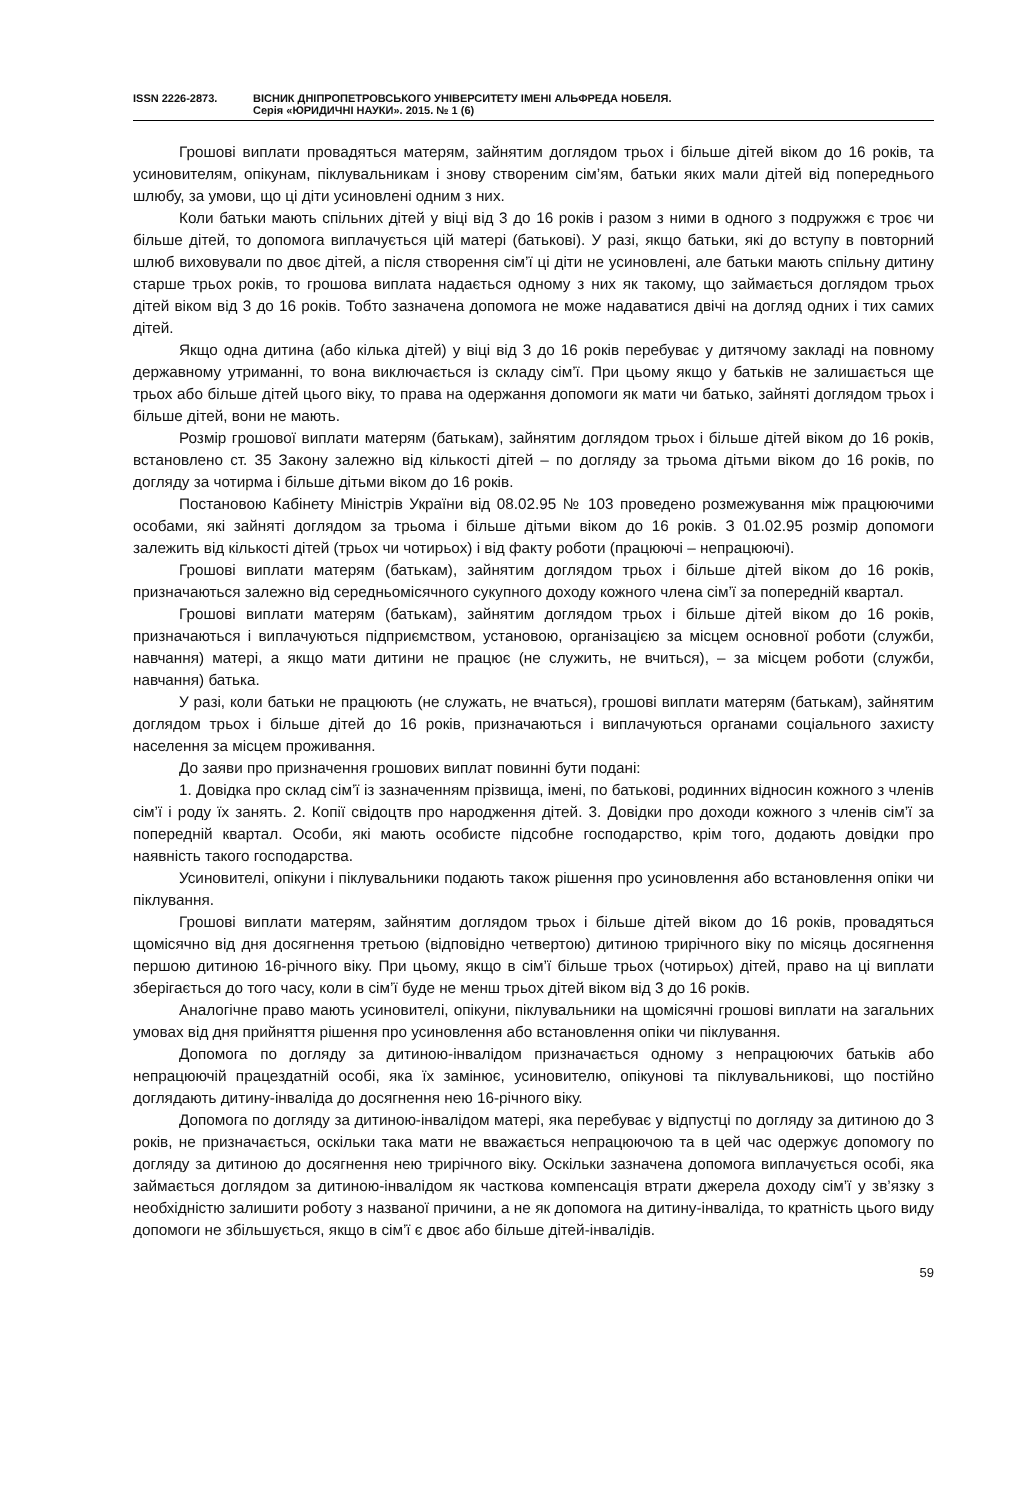ISSN 2226-2873. ВІСНИК ДНІПРОПЕТРОВСЬКОГО УНІВЕРСИТЕТУ ІМЕНІ АЛЬФРЕДА НОБЕЛЯ.
Серія «ЮРИДИЧНІ НАУКИ». 2015. № 1 (6)
Грошові виплати провадяться матерям, зайнятим доглядом трьох і більше дітей віком до 16 років, та усиновителям, опікунам, піклувальникам і знову створеним сім’ям, батьки яких мали дітей від попереднього шлюбу, за умови, що ці діти усиновлені одним з них.
Коли батьки мають спільних дітей у віці від 3 до 16 років і разом з ними в одного з подружжя є троє чи більше дітей, то допомога виплачується цій матері (батькові). У разі, якщо батьки, які до вступу в повторний шлюб виховували по двоє дітей, а після створення сім’ї ці діти не усиновлені, але батьки мають спільну дитину старше трьох років, то грошова виплата надається одному з них як такому, що займається доглядом трьох дітей віком від 3 до 16 років. Тобто зазначена допомога не може надаватися двічі на догляд одних і тих самих дітей.
Якщо одна дитина (або кілька дітей) у віці від 3 до 16 років перебуває у дитячому закладі на повному державному утриманні, то вона виключається із складу сім’ї. При цьому якщо у батьків не залишається ще трьох або більше дітей цього віку, то права на одержання допомоги як мати чи батько, зайняті доглядом трьох і більше дітей, вони не мають.
Розмір грошової виплати матерям (батькам), зайнятим доглядом трьох і більше дітей віком до 16 років, встановлено ст. 35 Закону залежно від кількості дітей – по догляду за трьома дітьми віком до 16 років, по догляду за чотирма і більше дітьми віком до 16 років.
Постановою Кабінету Міністрів України від 08.02.95 № 103 проведено розмежування між працюючими особами, які зайняті доглядом за трьома і більше дітьми віком до 16 років. З 01.02.95 розмір допомоги залежить від кількості дітей (трьох чи чотирьох) і від факту роботи (працюючі – непрацюючі).
Грошові виплати матерям (батькам), зайнятим доглядом трьох і більше дітей віком до 16 років, призначаються залежно від середньомісячного сукупного доходу кожного члена сім’ї за попередній квартал.
Грошові виплати матерям (батькам), зайнятим доглядом трьох і більше дітей віком до 16 років, призначаються і виплачуються підприємством, установою, організацією за місцем основної роботи (служби, навчання) матері, а якщо мати дитини не працює (не служить, не вчиться), – за місцем роботи (служби, навчання) батька.
У разі, коли батьки не працюють (не служать, не вчаться), грошові виплати матерям (батькам), зайнятим доглядом трьох і більше дітей до 16 років, призначаються і виплачуються органами соціального захисту населення за місцем проживання.
До заяви про призначення грошових виплат повинні бути подані:
1. Довідка про склад сім’ї із зазначенням прізвища, імені, по батькові, родинних відносин кожного з членів сім’ї і роду їх занять. 2. Копії свідоцтв про народження дітей. 3. Довідки про доходи кожного з членів сім’ї за попередній квартал. Особи, які мають особисте підсобне господарство, крім того, додають довідки про наявність такого господарства.
Усиновителі, опікуни і піклувальники подають також рішення про усиновлення або встановлення опіки чи піклування.
Грошові виплати матерям, зайнятим доглядом трьох і більше дітей віком до 16 років, провадяться щомісячно від дня досягнення третьою (відповідно четвертою) дитиною трирічного віку по місяць досягнення першою дитиною 16-річного віку. При цьому, якщо в сім’ї більше трьох (чотирьох) дітей, право на ці виплати зберігається до того часу, коли в сім’ї буде не менш трьох дітей віком від 3 до 16 років.
Аналогічне право мають усиновителі, опікуни, піклувальники на щомісячні грошові виплати на загальних умовах від дня прийняття рішення про усиновлення або встановлення опіки чи піклування.
Допомога по догляду за дитиною-інвалідом призначається одному з непрацюючих батьків або непрацюючій працездатній особі, яка їх замінює, усиновителю, опікунові та піклувальникові, що постійно доглядають дитину-інваліда до досягнення нею 16-річного віку.
Допомога по догляду за дитиною-інвалідом матері, яка перебуває у відпустці по догляду за дитиною до 3 років, не призначається, оскільки така мати не вважається непрацюючою та в цей час одержує допомогу по догляду за дитиною до досягнення нею трирічного віку. Оскільки зазначена допомога виплачується особі, яка займається доглядом за дитиною-інвалідом як часткова компенсація втрати джерела доходу сім’ї у зв’язку з необхідністю залишити роботу з названої причини, а не як допомога на дитину-інваліда, то кратність цього виду допомоги не збільшується, якщо в сім’ї є двоє або більше дітей-інвалідів.
59